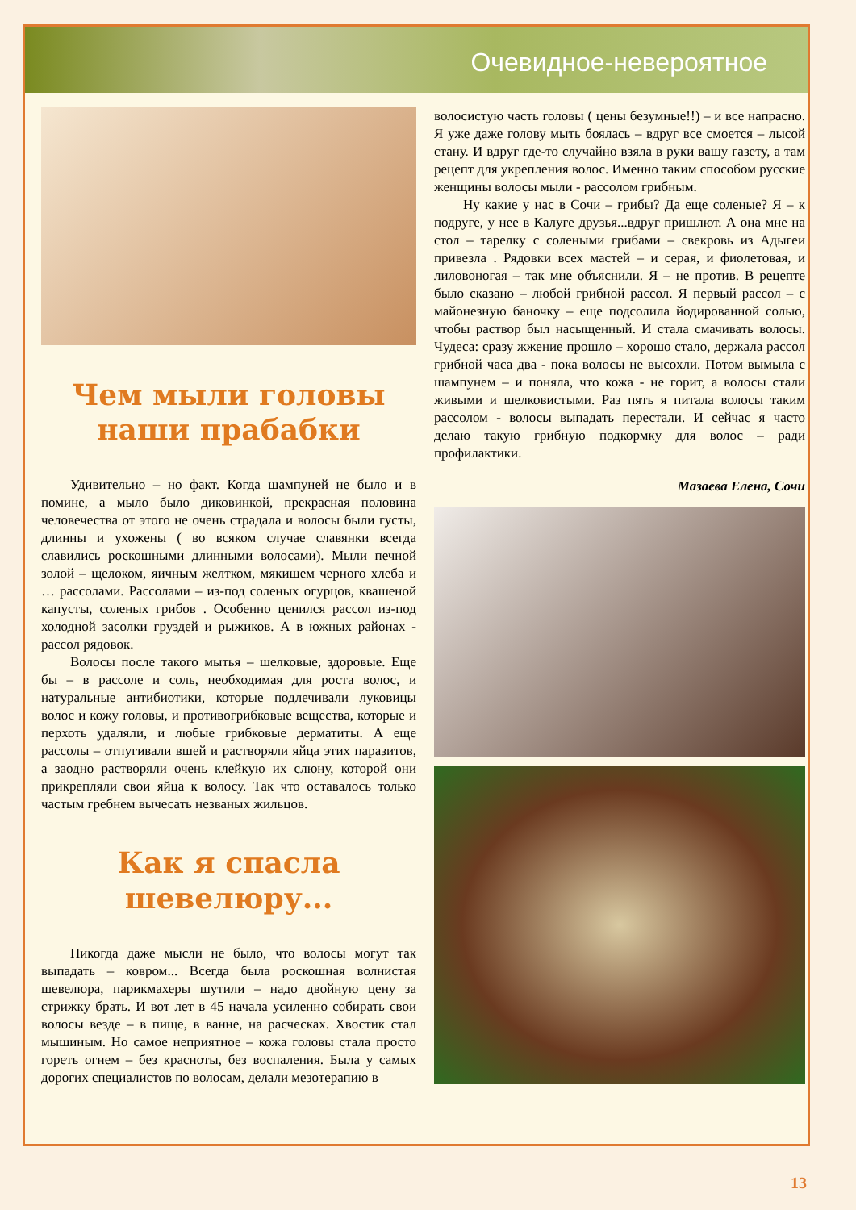Очевидное-невероятное
Чем мыли головы наши прабабки
Удивительно – но факт. Когда шампуней не было и в помине, а мыло было диковинкой, прекрасная половина человечества от этого не очень страдала и волосы были густы, длинны и ухожены ( во всяком случае славянки всегда славились роскошными длинными волосами). Мыли печной золой – щелоком, яичным желтком, мякишем черного хлеба и … рассолами. Рассолами – из-под соленых огурцов, квашеной капусты, соленых грибов . Особенно ценился рассол из-под холодной засолки груздей и рыжиков. А в южных районах - рассол рядовок.
Волосы после такого мытья – шелковые, здоровые. Еще бы – в рассоле и соль, необходимая для роста волос, и натуральные антибиотики, которые подлечивали луковицы волос и кожу головы, и противогрибковые вещества, которые и перхоть удаляли, и любые грибковые дерматиты. А еще рассолы – отпугивали вшей и растворяли яйца этих паразитов, а заодно растворяли очень клейкую их слюну, которой они прикрепляли свои яйца к волосу. Так что оставалось только частым гребнем вычесать незваных жильцов.
Как я спасла шевелюру...
Никогда даже мысли не было, что волосы могут так выпадать – ковром... Всегда была роскошная волнистая шевелюра, парикмахеры шутили – надо двойную цену за стрижку брать. И вот лет в 45 начала усиленно собирать свои волосы везде – в пище, в ванне, на расческах. Хвостик стал мышиным. Но самое неприятное – кожа головы стала просто гореть огнем – без красноты, без воспаления. Была у самых дорогих специалистов по волосам, делали мезотерапию в
волосистую часть головы ( цены безумные!!) – и все напрасно. Я уже даже голову мыть боялась – вдруг все смоется – лысой стану. И вдруг где-то случайно взяла в руки вашу газету, а там рецепт для укрепления волос. Именно таким способом русские женщины волосы мыли - рассолом грибным.
Ну какие у нас в Сочи – грибы? Да еще соленые? Я – к подруге, у нее в Калуге друзья...вдруг пришлют. А она мне на стол – тарелку с солеными грибами – свекровь из Адыгеи привезла . Рядовки всех мастей – и серая, и фиолетовая, и лиловоногая – так мне объяснили. Я – не против. В рецепте было сказано – любой грибной рассол. Я первый рассол – с майонезную баночку – еще подсолила йодированной солью, чтобы раствор был насыщенный. И стала смачивать волосы. Чудеса: сразу жжение прошло – хорошо стало, держала рассол грибной часа два - пока волосы не высохли. Потом вымыла с шампунем – и поняла, что кожа - не горит, а волосы стали живыми и шелковистыми. Раз пять я питала волосы таким рассолом - волосы выпадать перестали. И сейчас я часто делаю такую грибную подкормку для волос – ради профилактики.
Мазаева Елена, Сочи
13